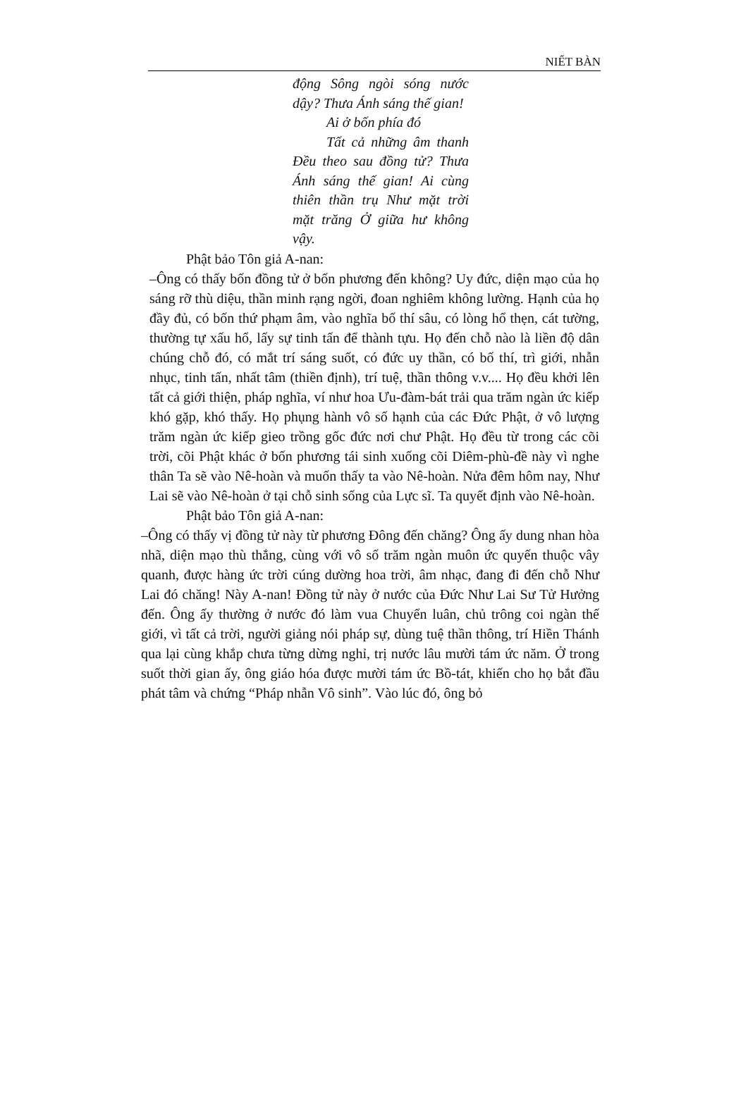NIẾT BÀN
động Sông ngòi sóng nước dậy? Thưa Ánh sáng thế gian!
Ai ở bốn phía đó
Tất cả những âm thanh Đều theo sau đồng tử? Thưa Ánh sáng thế gian! Ai cùng thiên thần trụ Như mặt trời mặt trăng Ở giữa hư không vậy.
Phật bảo Tôn giả A-nan:
–Ông có thấy bốn đồng tử ở bốn phương đến không? Uy đức, diện mạo của họ sáng rỡ thù diệu, thần minh rạng ngời, đoan nghiêm không lường. Hạnh của họ đầy đủ, có bốn thứ phạm âm, vào nghĩa bố thí sâu, có lòng hổ thẹn, cát tường, thường tự xấu hổ, lấy sự tinh tấn để thành tựu. Họ đến chỗ nào là liền độ dân chúng chỗ đó, có mắt trí sáng suốt, có đức uy thần, có bố thí, trì giới, nhẫn nhục, tinh tấn, nhất tâm (thiền định), trí tuệ, thần thông v.v.... Họ đều khởi lên tất cả giới thiện, pháp nghĩa, ví như hoa Ưu-đàm-bát trải qua trăm ngàn ức kiếp khó gặp, khó thấy. Họ phụng hành vô số hạnh của các Đức Phật, ở vô lượng trăm ngàn ức kiếp gieo trồng gốc đức nơi chư Phật. Họ đều từ trong các cõi trời, cõi Phật khác ở bốn phương tái sinh xuống cõi Diêm-phù-đề này vì nghe thân Ta sẽ vào Nê-hoàn và muốn thấy ta vào Nê-hoàn. Nửa đêm hôm nay, Như Lai sẽ vào Nê-hoàn ở tại chỗ sinh sống của Lực sĩ. Ta quyết định vào Nê-hoàn.
Phật bảo Tôn giả A-nan:
–Ông có thấy vị đồng tử này từ phương Đông đến chăng? Ông ấy dung nhan hòa nhã, diện mạo thù thắng, cùng với vô số trăm ngàn muôn ức quyến thuộc vây quanh, được hàng ức trời cúng dường hoa trời, âm nhạc, đang đi đến chỗ Như Lai đó chăng! Này A-nan! Đồng tử này ở nước của Đức Như Lai Sư Tử Hưởng đến. Ông ấy thường ở nước đó làm vua Chuyển luân, chủ trông coi ngàn thế giới, vì tất cả trời, người giảng nói pháp sự, dùng tuệ thần thông, trí Hiền Thánh qua lại cùng khắp chưa từng dừng nghỉ, trị nước lâu mười tám ức năm. Ở trong suốt thời gian ấy, ông giáo hóa được mười tám ức Bồ-tát, khiến cho họ bắt đầu phát tâm và chứng “Pháp nhẫn Vô sinh”. Vào lúc đó, ông bỏ